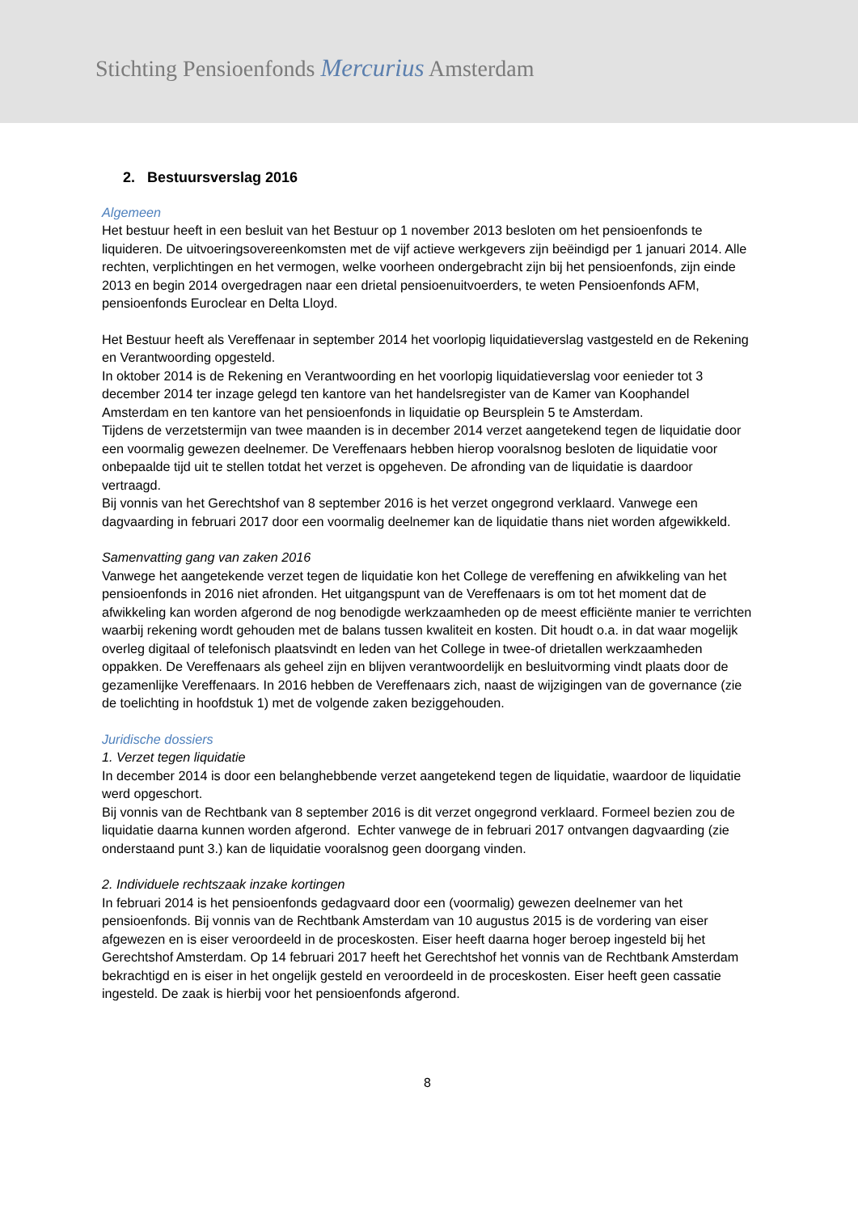Stichting Pensioenfonds Mercurius Amsterdam
2. Bestuursverslag 2016
Algemeen
Het bestuur heeft in een besluit van het Bestuur op 1 november 2013 besloten om het pensioenfonds te liquideren. De uitvoeringsovereenkomsten met de vijf actieve werkgevers zijn beëindigd per 1 januari 2014. Alle rechten, verplichtingen en het vermogen, welke voorheen ondergebracht zijn bij het pensioenfonds, zijn einde 2013 en begin 2014 overgedragen naar een drietal pensioenuitvoerders, te weten Pensioenfonds AFM, pensioenfonds Euroclear en Delta Lloyd.
Het Bestuur heeft als Vereffenaar in september 2014 het voorlopig liquidatieverslag vastgesteld en de Rekening en Verantwoording opgesteld.
In oktober 2014 is de Rekening en Verantwoording en het voorlopig liquidatieverslag voor eenieder tot 3 december 2014 ter inzage gelegd ten kantore van het handelsregister van de Kamer van Koophandel Amsterdam en ten kantore van het pensioenfonds in liquidatie op Beursplein 5 te Amsterdam.
Tijdens de verzetstermijn van twee maanden is in december 2014 verzet aangetekend tegen de liquidatie door een voormalig gewezen deelnemer. De Vereffenaars hebben hierop vooralsnog besloten de liquidatie voor onbepaalde tijd uit te stellen totdat het verzet is opgeheven. De afronding van de liquidatie is daardoor vertraagd.
Bij vonnis van het Gerechtshof van 8 september 2016 is het verzet ongegrond verklaard. Vanwege een dagvaarding in februari 2017 door een voormalig deelnemer kan de liquidatie thans niet worden afgewikkeld.
Samenvatting gang van zaken 2016
Vanwege het aangetekende verzet tegen de liquidatie kon het College de vereffening en afwikkeling van het pensioenfonds in 2016 niet afronden. Het uitgangspunt van de Vereffenaars is om tot het moment dat de afwikkeling kan worden afgerond de nog benodigde werkzaamheden op de meest efficiënte manier te verrichten waarbij rekening wordt gehouden met de balans tussen kwaliteit en kosten. Dit houdt o.a. in dat waar mogelijk overleg digitaal of telefonisch plaatsvindt en leden van het College in twee-of drietallen werkzaamheden oppakken. De Vereffenaars als geheel zijn en blijven verantwoordelijk en besluitvorming vindt plaats door de gezamenlijke Vereffenaars. In 2016 hebben de Vereffenaars zich, naast de wijzigingen van de governance (zie de toelichting in hoofdstuk 1) met de volgende zaken beziggehouden.
Juridische dossiers
1. Verzet tegen liquidatie
In december 2014 is door een belanghebbende verzet aangetekend tegen de liquidatie, waardoor de liquidatie werd opgeschort.
Bij vonnis van de Rechtbank van 8 september 2016 is dit verzet ongegrond verklaard. Formeel bezien zou de liquidatie daarna kunnen worden afgerond. Echter vanwege de in februari 2017 ontvangen dagvaarding (zie onderstaand punt 3.) kan de liquidatie vooralsnog geen doorgang vinden.
2. Individuele rechtszaak inzake kortingen
In februari 2014 is het pensioenfonds gedagvaard door een (voormalig) gewezen deelnemer van het pensioenfonds. Bij vonnis van de Rechtbank Amsterdam van 10 augustus 2015 is de vordering van eiser afgewezen en is eiser veroordeeld in de proceskosten. Eiser heeft daarna hoger beroep ingesteld bij het Gerechtshof Amsterdam. Op 14 februari 2017 heeft het Gerechtshof het vonnis van de Rechtbank Amsterdam bekrachtigd en is eiser in het ongelijk gesteld en veroordeeld in de proceskosten. Eiser heeft geen cassatie ingesteld. De zaak is hierbij voor het pensioenfonds afgerond.
8